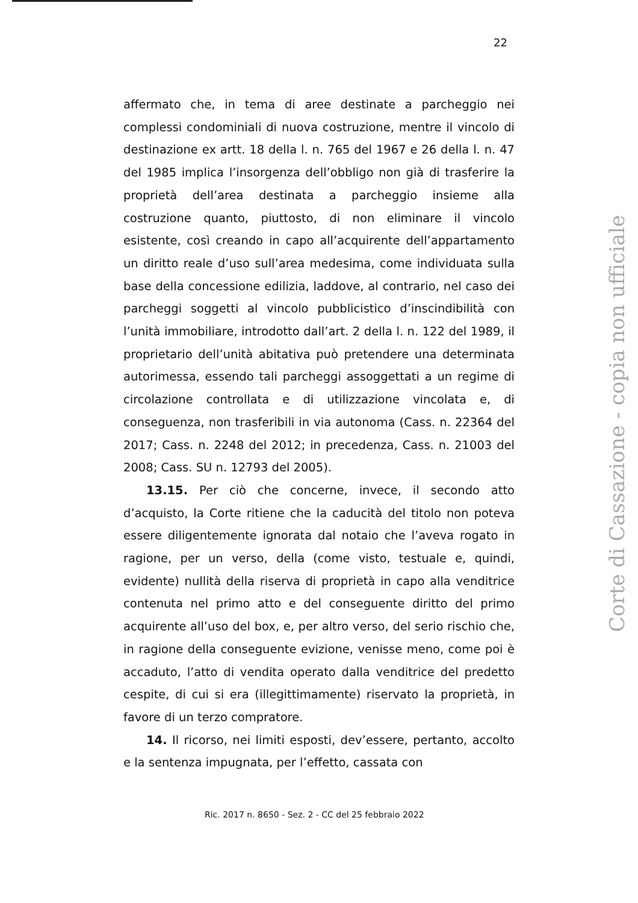22
affermato che, in tema di aree destinate a parcheggio nei complessi condominiali di nuova costruzione, mentre il vincolo di destinazione ex artt. 18 della l. n. 765 del 1967 e 26 della l. n. 47 del 1985 implica l’insorgenza dell’obbligo non già di trasferire la proprietà dell’area destinata a parcheggio insieme alla costruzione quanto, piuttosto, di non eliminare il vincolo esistente, così creando in capo all’acquirente dell’appartamento un diritto reale d’uso sull’area medesima, come individuata sulla base della concessione edilizia, laddove, al contrario, nel caso dei parcheggi soggetti al vincolo pubblicistico d’inscindibilità con l’unità immobiliare, introdotto dall’art. 2 della l. n. 122 del 1989, il proprietario dell’unità abitativa può pretendere una determinata autorimessa, essendo tali parcheggi assoggettati a un regime di circolazione controllata e di utilizzazione vincolata e, di conseguenza, non trasferibili in via autonoma (Cass. n. 22364 del 2017; Cass. n. 2248 del 2012; in precedenza, Cass. n. 21003 del 2008; Cass. SU n. 12793 del 2005).
13.15. Per ciò che concerne, invece, il secondo atto d’acquisto, la Corte ritiene che la caducità del titolo non poteva essere diligentemente ignorata dal notaio che l’aveva rogato in ragione, per un verso, della (come visto, testuale e, quindi, evidente) nullità della riserva di proprietà in capo alla venditrice contenuta nel primo atto e del conseguente diritto del primo acquirente all’uso del box, e, per altro verso, del serio rischio che, in ragione della conseguente evizione, venisse meno, come poi è accaduto, l’atto di vendita operato dalla venditrice del predetto cespite, di cui si era (illegittimamente) riservato la proprietà, in favore di un terzo compratore.
14. Il ricorso, nei limiti esposti, dev’essere, pertanto, accolto e la sentenza impugnata, per l’effetto, cassata con
Ric. 2017 n. 8650 - Sez. 2 - CC del 25 febbraio 2022
Corte di Cassazione - copia non ufficiale